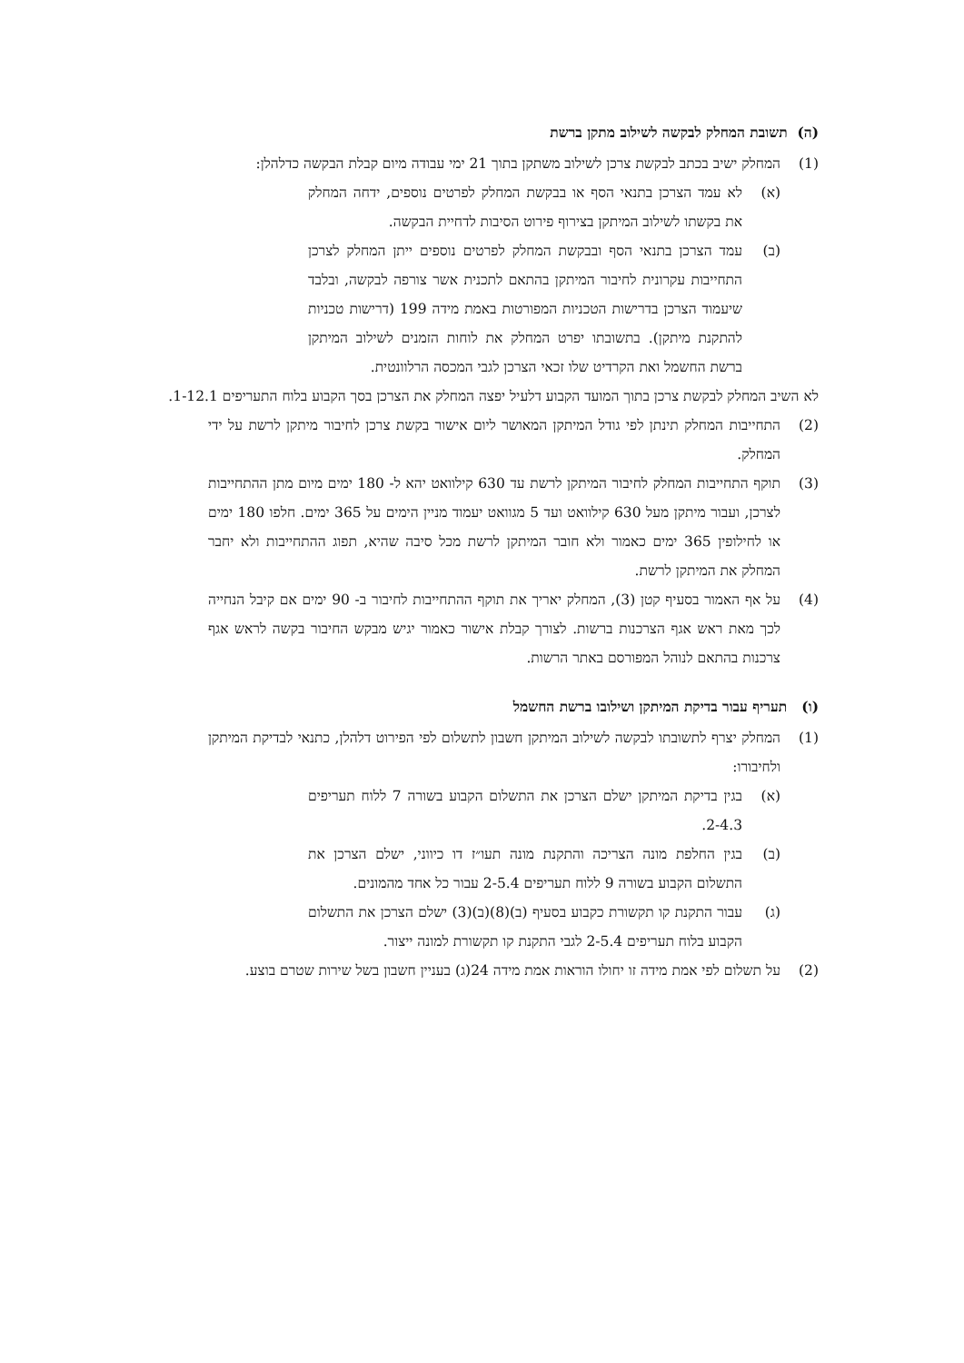(ה) תשובת המחלק לבקשה לשילוב מתקן ברשת
(1) המחלק ישיב בכתב לבקשת צרכן לשילוב משתקן בתוך 21 ימי עבודה מיום קבלת הבקשה כדלהלן:
(א) לא עמד הצרכן בתנאי הסף או בבקשת המחלק לפרטים נוספים, ידחה המחלק את בקשתו לשילוב המיתקן בצירוף פירוט הסיבות לדחיית הבקשה.
(ב) עמד הצרכן בתנאי הסף ובבקשת המחלק לפרטים נוספים ייתן המחלק לצרכן התחייבות עקרונית לחיבור המיתקן בהתאם לתכנית אשר צורפה לבקשה, ובלבד שיעמוד הצרכן בדרישות הטכניות המפורטות באמת מידה 199 (דרישות טכניות להתקנת מיתקן). בתשובתו יפרט המחלק את לוחות הזמנים לשילוב המיתקן ברשת החשמל ואת הקרדיט שלו זכאי הצרכן לגבי המכסה הרלוונטית.
לא השיב המחלק לבקשת צרכן בתוך המועד הקבוע דלעיל יפצה המחלק את הצרכן בסך הקבוע בלוח התעריפים 1-12.1.
(2) התחייבות המחלק תינתן לפי גודל המיתקן המאושר ליום אישור בקשת צרכן לחיבור מיתקן לרשת על ידי המחלק.
(3) תוקף התחייבות המחלק לחיבור המיתקן לרשת עד 630 קילוואט יהא ל- 180 ימים מיום מתן ההתחייבות לצרכן, ועבור מיתקן מעל 630 קילוואט ועד 5 מגוואט יעמוד מניין הימים על 365 ימים. חלפו 180 ימים או לחילופין 365 ימים כאמור ולא חובר המיתקן לרשת מכל סיבה שהיא, תפוג ההתחייבות ולא יחבר המחלק את המיתקן לרשת.
(4) על אף האמור בסעיף קטן (3), המחלק יאריך את תוקף ההתחייבות לחיבור ב- 90 ימים אם קיבל הנחייה לכך מאת ראש אגף הצרכנות ברשות. לצורך קבלת אישור כאמור יגיש מבקש החיבור בקשה לראש אגף צרכנות בהתאם לנוהל המפורסם באתר הרשות.
(ו) תעריף עבור בדיקת המיתקן ושילובו ברשת החשמל
(1) המחלק יצרף לתשובתו לבקשה לשילוב המיתקן חשבון לתשלום לפי הפירוט דלהלן, כתנאי לבדיקת המיתקן ולחיבורו:
(א) בגין בדיקת המיתקן ישלם הצרכן את התשלום הקבוע בשורה 7 ללוח תעריפים 2-4.3.
(ב) בגין החלפת מונה הצריכה והתקנת מונה תעו״ז דו כיווני, ישלם הצרכן את התשלום הקבוע בשורה 9 ללוח תעריפים 2-5.4 עבור כל אחד מהמונים.
(ג) עבור התקנת קו תקשורת כקבוע בסעיף (ב)(8)(ב)(3) ישלם הצרכן את התשלום הקבוע בלוח תעריפים 2-5.4 לגבי התקנת קו תקשורת למונה ייצור.
(2) על תשלום לפי אמת מידה זו יחולו הוראות אמת מידה 24(ג) בעניין חשבון בשל שירות שטרם בוצע.